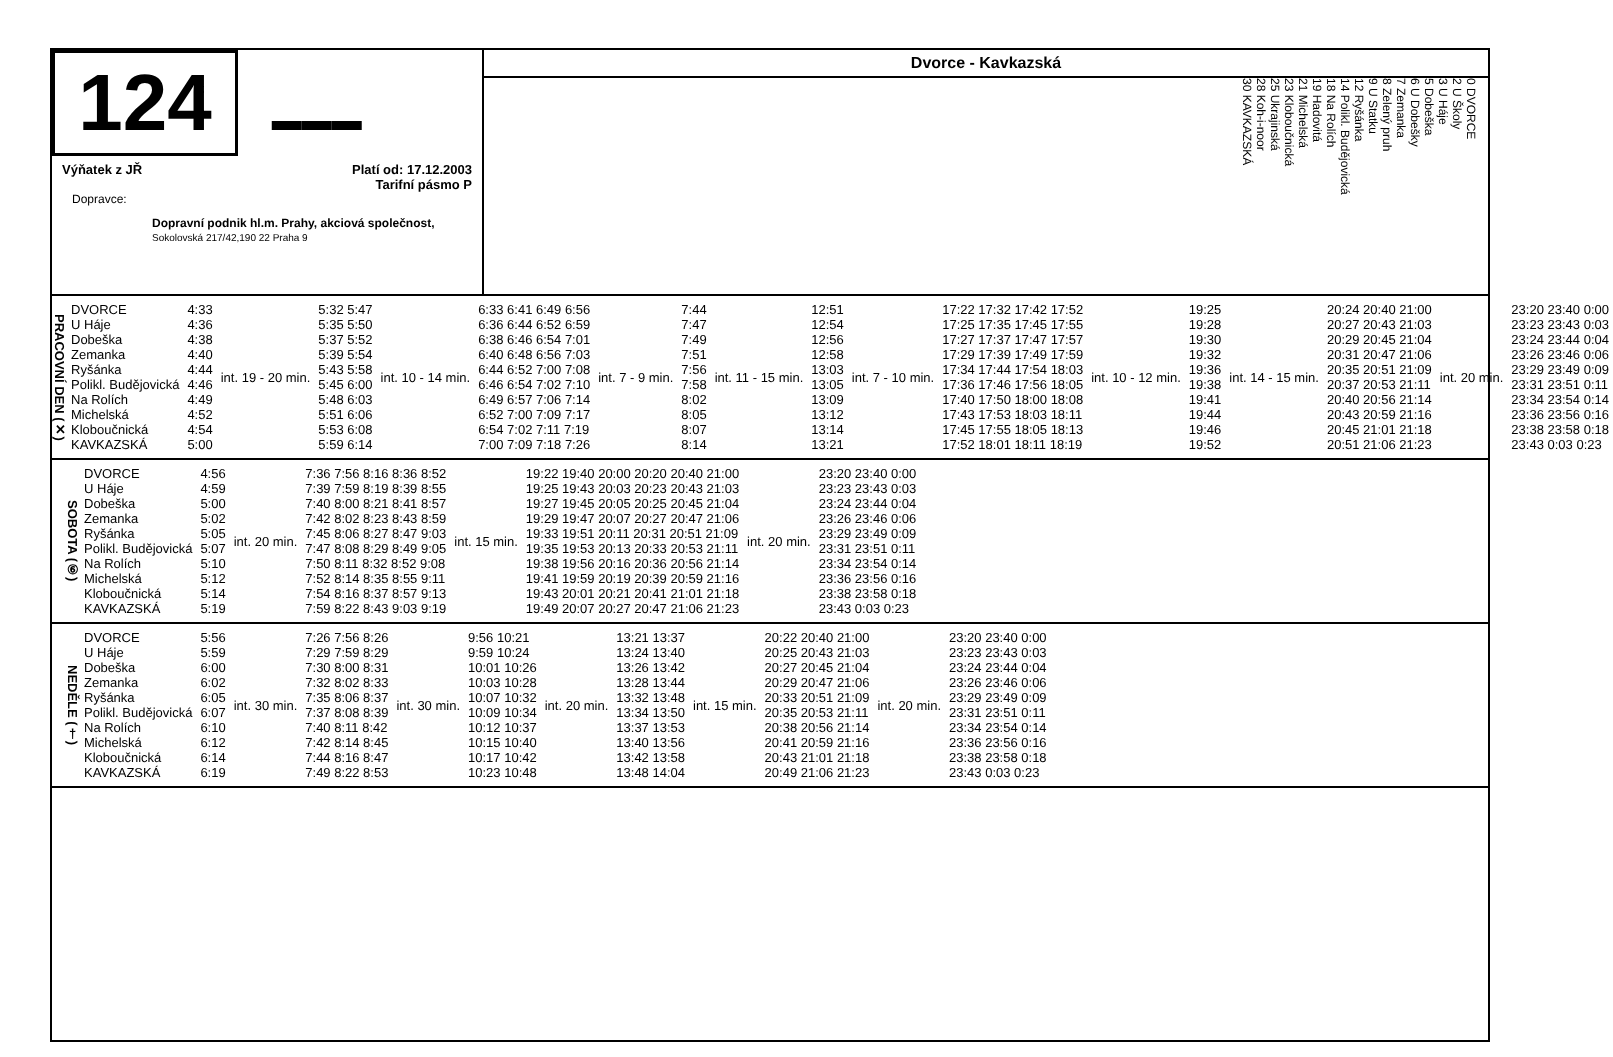124
▬▬▬
Výňatek z JŘ Platí od: 17.12.2003
Tarifní pásmo P
Dopravce:
Dopravní podnik hl.m. Prahy, akciová společnost,
Sokolovská 217/42,190 22 Praha 9
Dvorce - Kavkazská
0 DVORCE
2 U Školy
3 U Háje
5 Dobeška
6 U Dobešky
7 Zemanka
8 Zelený pruh
9 U Statku
12 Ryšánka
14 Polikl. Budějovická
18 Na Rolích
19 Hadovitá
21 Michelská
23 Kloboučnická
25 Ukrajinská
28 Koh-i-noor
30 KAVKAZSKÁ
PRACOVNÍ DEN (✕)
| DVORCE | 4:33 | int. 19 - 20 min. | 5:32 5:47 | int. 10 - 14 min. | 6:33 6:41 6:49 6:56 | int. 7 - 9 min. | 7:44 | int. 11 - 15 min. | 12:51 | int. 7 - 10 min. | 17:22 17:32 17:42 17:52 | int. 10 - 12 min. | 19:25 | int. 14 - 15 min. | 20:24 20:40 21:00 | int. 20 min. | 23:20 23:40 0:00 |
| U Háje | 4:36 | | 5:35 5:50 | | 6:36 6:44 6:52 6:59 | | 7:47 | | 12:54 | | 17:25 17:35 17:45 17:55 | | 19:28 | | 20:27 20:43 21:03 | | 23:23 23:43 0:03 |
| Dobeška | 4:38 | | 5:37 5:52 | | 6:38 6:46 6:54 7:01 | | 7:49 | | 12:56 | | 17:27 17:37 17:47 17:57 | | 19:30 | | 20:29 20:45 21:04 | | 23:24 23:44 0:04 |
| Zemanka | 4:40 | | 5:39 5:54 | | 6:40 6:48 6:56 7:03 | | 7:51 | | 12:58 | | 17:29 17:39 17:49 17:59 | | 19:32 | | 20:31 20:47 21:06 | | 23:26 23:46 0:06 |
| Ryšánka | 4:44 | | 5:43 5:58 | | 6:44 6:52 7:00 7:08 | | 7:56 | | 13:03 | | 17:34 17:44 17:54 18:03 | | 19:36 | | 20:35 20:51 21:09 | | 23:29 23:49 0:09 |
| Polikl. Budějovická | 4:46 | | 5:45 6:00 | | 6:46 6:54 7:02 7:10 | | 7:58 | | 13:05 | | 17:36 17:46 17:56 18:05 | | 19:38 | | 20:37 20:53 21:11 | | 23:31 23:51 0:11 |
| Na Rolích | 4:49 | | 5:48 6:03 | | 6:49 6:57 7:06 7:14 | | 8:02 | | 13:09 | | 17:40 17:50 18:00 18:08 | | 19:41 | | 20:40 20:56 21:14 | | 23:34 23:54 0:14 |
| Michelská | 4:52 | | 5:51 6:06 | | 6:52 7:00 7:09 7:17 | | 8:05 | | 13:12 | | 17:43 17:53 18:03 18:11 | | 19:44 | | 20:43 20:59 21:16 | | 23:36 23:56 0:16 |
| Kloboučnická | 4:54 | | 5:53 6:08 | | 6:54 7:02 7:11 7:19 | | 8:07 | | 13:14 | | 17:45 17:55 18:05 18:13 | | 19:46 | | 20:45 21:01 21:18 | | 23:38 23:58 0:18 |
| KAVKAZSKÁ | 5:00 | | 5:59 6:14 | | 7:00 7:09 7:18 7:26 | | 8:14 | | 13:21 | | 17:52 18:01 18:11 18:19 | | 19:52 | | 20:51 21:06 21:23 | | 23:43 0:03 0:23 |
SOBOTA (⑥)
| DVORCE | 4:56 | int. 20 min. | 7:36 7:56 8:16 8:36 8:52 | int. 15 min. | 19:22 19:40 20:00 20:20 20:40 21:00 | int. 20 min. | 23:20 23:40 0:00 |
| U Háje | 4:59 | | 7:39 7:59 8:19 8:39 8:55 | | 19:25 19:43 20:03 20:23 20:43 21:03 | | 23:23 23:43 0:03 |
| Dobeška | 5:00 | | 7:40 8:00 8:21 8:41 8:57 | | 19:27 19:45 20:05 20:25 20:45 21:04 | | 23:24 23:44 0:04 |
| Zemanka | 5:02 | | 7:42 8:02 8:23 8:43 8:59 | | 19:29 19:47 20:07 20:27 20:47 21:06 | | 23:26 23:46 0:06 |
| Ryšánka | 5:05 | | 7:45 8:06 8:27 8:47 9:03 | | 19:33 19:51 20:11 20:31 20:51 21:09 | | 23:29 23:49 0:09 |
| Polikl. Budějovická | 5:07 | | 7:47 8:08 8:29 8:49 9:05 | | 19:35 19:53 20:13 20:33 20:53 21:11 | | 23:31 23:51 0:11 |
| Na Rolích | 5:10 | | 7:50 8:11 8:32 8:52 9:08 | | 19:38 19:56 20:16 20:36 20:56 21:14 | | 23:34 23:54 0:14 |
| Michelská | 5:12 | | 7:52 8:14 8:35 8:55 9:11 | | 19:41 19:59 20:19 20:39 20:59 21:16 | | 23:36 23:56 0:16 |
| Kloboučnická | 5:14 | | 7:54 8:16 8:37 8:57 9:13 | | 19:43 20:01 20:21 20:41 21:01 21:18 | | 23:38 23:58 0:18 |
| KAVKAZSKÁ | 5:19 | | 7:59 8:22 8:43 9:03 9:19 | | 19:49 20:07 20:27 20:47 21:06 21:23 | | 23:43 0:03 0:23 |
NEDĚLE (†)
| DVORCE | 5:56 | int. 30 min. | 7:26 7:56 8:26 | int. 30 min. | 9:56 10:21 | int. 20 min. | 13:21 13:37 | int. 15 min. | 20:22 20:40 21:00 | int. 20 min. | 23:20 23:40 0:00 |
| U Háje | 5:59 | | 7:29 7:59 8:29 | | 9:59 10:24 | | 13:24 13:40 | | 20:25 20:43 21:03 | | 23:23 23:43 0:03 |
| Dobeška | 6:00 | | 7:30 8:00 8:31 | | 10:01 10:26 | | 13:26 13:42 | | 20:27 20:45 21:04 | | 23:24 23:44 0:04 |
| Zemanka | 6:02 | | 7:32 8:02 8:33 | | 10:03 10:28 | | 13:28 13:44 | | 20:29 20:47 21:06 | | 23:26 23:46 0:06 |
| Ryšánka | 6:05 | | 7:35 8:06 8:37 | | 10:07 10:32 | | 13:32 13:48 | | 20:33 20:51 21:09 | | 23:29 23:49 0:09 |
| Polikl. Budějovická | 6:07 | | 7:37 8:08 8:39 | | 10:09 10:34 | | 13:34 13:50 | | 20:35 20:53 21:11 | | 23:31 23:51 0:11 |
| Na Rolích | 6:10 | | 7:40 8:11 8:42 | | 10:12 10:37 | | 13:37 13:53 | | 20:38 20:56 21:14 | | 23:34 23:54 0:14 |
| Michelská | 6:12 | | 7:42 8:14 8:45 | | 10:15 10:40 | | 13:40 13:56 | | 20:41 20:59 21:16 | | 23:36 23:56 0:16 |
| Kloboučnická | 6:14 | | 7:44 8:16 8:47 | | 10:17 10:42 | | 13:42 13:58 | | 20:43 21:01 21:18 | | 23:38 23:58 0:18 |
| KAVKAZSKÁ | 6:19 | | 7:49 8:22 8:53 | | 10:23 10:48 | | 13:48 14:04 | | 20:49 21:06 21:23 | | 23:43 0:03 0:23 |